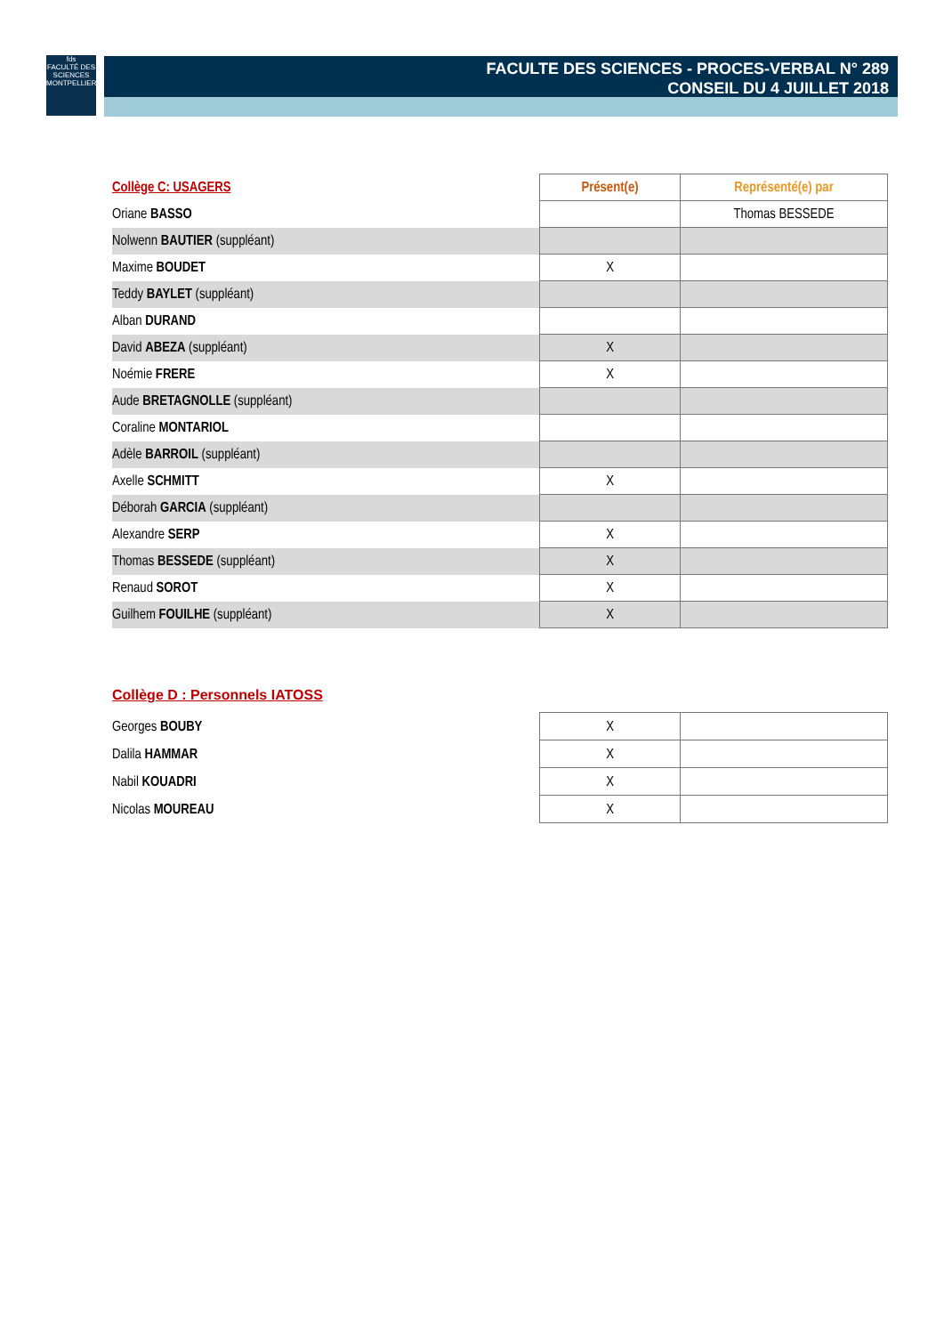fds
FACULTÉ DES SCIENCES MONTPELLIER
FACULTE DES SCIENCES - PROCES-VERBAL N° 289
CONSEIL DU 4 JUILLET 2018
| Collège C: USAGERS | Présent(e) | Représenté(e) par |
| Oriane BASSO | | Thomas BESSEDE |
| Nolwenn BAUTIER (suppléant) | | |
| Maxime BOUDET | X | |
| Teddy BAYLET (suppléant) | | |
| Alban DURAND | | |
| David ABEZA (suppléant) | X | |
| Noémie FRERE | X | |
| Aude BRETAGNOLLE (suppléant) | | |
| Coraline MONTARIOL | | |
| Adèle BARROIL (suppléant) | | |
| Axelle SCHMITT | X | |
| Déborah GARCIA (suppléant) | | |
| Alexandre SERP | X | |
| Thomas BESSEDE (suppléant) | X | |
| Renaud SOROT | X | |
| Guilhem FOUILHE (suppléant) | X | |
Collège D : Personnels IATOSS
| Georges BOUBY | X | |
| Dalila HAMMAR | X | |
| Nabil KOUADRI | X | |
| Nicolas MOUREAU | X | |